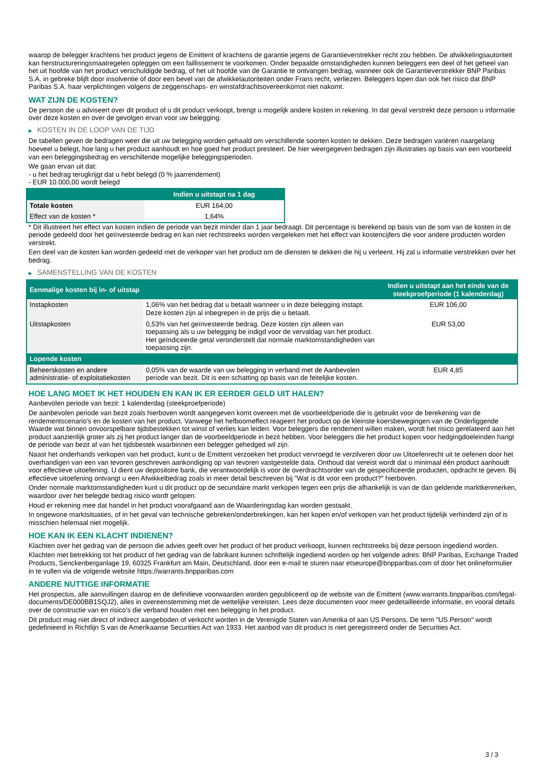waarop de belegger krachtens het product jegens de Emittent of krachtens de garantie jegens de Garantieverstrekker recht zou hebben. De afwikkelingsautoriteit kan herstructureringsmaatregelen opleggen om een faillissement te voorkomen. Onder bepaalde omstandigheden kunnen beleggers een deel of het geheel van het uit hoofde van het product verschuldigde bedrag, of het uit hoofde van de Garantie te ontvangen bedrag, wanneer ook de Garantieverstrekker BNP Paribas S.A. in gebreke blijft door insolventie of door een bevel van de afwikkelautoriteiten onder Frans recht, verliezen. Beleggers lopen dan ook het risico dat BNP Paribas S.A. haar verplichtingen volgens de zeggenschaps- en winstafdrachtsovereenkomst niet nakomt.
WAT ZIJN DE KOSTEN?
De persoon die u adviseert over dit product of u dit product verkoopt, brengt u mogelijk andere kosten in rekening. In dat geval verstrekt deze persoon u informatie over deze kosten en over de gevolgen ervan voor uw belegging.
▶ KOSTEN IN DE LOOP VAN DE TIJD
De tabellen geven de bedragen weer die uit uw belegging worden gehaald om verschillende soorten kosten te dekken. Deze bedragen variëren naargelang hoeveel u belegt, hoe lang u het product aanhoudt en hoe goed het product presteert. De hier weergegeven bedragen zijn illustraties op basis van een voorbeeld van een beleggingsbedrag en verschillende mogelijke beleggingsperioden.
We gaan ervan uit dat:
- u het bedrag terugkrijgt dat u hebt belegd (0 % jaarrendement)
- EUR 10.000,00 wordt belegd
| | Indien u uitstapt na 1 dag |
| --- | --- |
| Totale kosten | EUR 164,00 |
| Effect van de kosten * | 1,64% |
* Dit illustreert het effect van kosten indien de periode van bezit minder dan 1 jaar bedraagt. Dit percentage is berekend op basis van de som van de kosten in de periode gedeeld door het geïnvesteerde bedrag en kan niet rechtstreeks worden vergeleken met het effect van kostencijfers die voor andere producten worden verstrekt.
Een deel van de kosten kan worden gedeeld met de verkoper van het product om de diensten te dekken die hij u verleent. Hij zal u informatie verstrekken over het bedrag.
▶ SAMENSTELLING VAN DE KOSTEN
| Eenmalige kosten bij in- of uitstap | | Indien u uitstapt aan het einde van de steekproefperiode (1 kalenderdag) |
| --- | --- | --- |
| Instapkosten | 1,06% van het bedrag dat u betaalt wanneer u in deze belegging instapt. Deze kosten zijn al inbegrepen in de prijs die u betaalt. | EUR 106,00 |
| Uitstapkosten | 0,53% van het geïnvesteerde bedrag. Deze kosten zijn alleen van toepassing als u uw belegging be indigd voor de vervaldag van het product. Het geïndiceerde getal veronderstelt dat normale marktomstandigheden van toepassing zijn. | EUR 53,00 |
| Lopende kosten | | |
| Beheerskosten en andere administratie- of exploitatiekosten | 0,05% van de waarde van uw belegging in verband met de Aanbevolen periode van bezit. Dit is een schatting op basis van de feitelijke kosten. | EUR 4,85 |
HOE LANG MOET IK HET HOUDEN EN KAN IK ER EERDER GELD UIT HALEN?
Aanbevolen periode van bezit: 1 kalenderdag (steekproefperiode)
De aanbevolen periode van bezit zoals hierboven wordt aangegeven komt overeen met de voorbeeldperiode die is gebruikt voor de berekening van de rendementscenario's en de kosten van het product. Vanwege het hefboomeffect reageert het product op de kleinste koersbewegingen van de Onderliggende Waarde wat binnen onvoorspelbare tijdsbestekken tot winst of verlies kan leiden. Voor beleggers die rendement willen maken, wordt het risico gerelateerd aan het product aanzienlijk groter als zij het product langer dan de voorbeeldperiode in bezit hebben. Voor beleggers die het product kopen voor hedgingdoeleinden hangt de periode van bezit af van het tijdsbestek waarbinnen een belegger gehedged wil zijn.
Naast het onderhands verkopen van het product, kunt u de Emittent verzoeken het product vervroegd te verzilveren door uw Uitoefenrecht uit te oefenen door het overhandigen van een van tevoren geschreven aankondiging op van tevoren vastgestelde data. Onthoud dat vereist wordt dat u minimaal één product aanhoudt voor effectieve uitoefening. U dient uw depositoire bank, die verantwoordelijk is voor de overdrachtsorder van de gespecificeerde producten, opdracht te geven. Bij effectieve uitoefening ontvangt u een Afwikkelbedrag zoals in meer detail beschreven bij "Wat is dit voor een product?" hierboven.
Onder normale marktomstandigheden kunt u dit product op de secundaire markt verkopen tegen een prijs die afhankelijk is van de dan geldende marktkenmerken, waardoor over het belegde bedrag risico wordt gelopen.
Houd er rekening mee dat handel in het product voorafgaand aan de Waarderingsdag kan worden gestaakt.
In ongewone marktsituaties, of in het geval van technische gebreken/onderbrekingen, kan het kopen en/of verkopen van het product tijdelijk verhinderd zijn of is misschien helemaal niet mogelijk.
HOE KAN IK EEN KLACHT INDIENEN?
Klachten over het gedrag van de persoon die advies geeft over het product of het product verkoopt, kunnen rechtstreeks bij deze persoon ingediend worden.
Klachten met betrekking tot het product of het gedrag van de fabrikant kunnen schriftelijk ingediend worden op het volgende adres: BNP Paribas, Exchange Traded Products, Senckenberganlage 19, 60325 Frankfurt am Main, Deutschland, door een e-mail te sturen naar etseurope@bnpparibas.com of door het onlineformulier in te vullen via de volgende website https://warrants.bnpparibas.com
ANDERE NUTTIGE INFORMATIE
Het prospectus, alle aanvullingen daarop en de definitieve voorwaarden worden gepubliceerd op de website van de Emittent (www.warrants.bnpparibas.com/legal-documents/DE000BB1SQJ2), alles in overeenstemming met de wettelijke vereisten. Lees deze documenten voor meer gedetailleerde informatie, en vooral details over de constructie van en risico’s die verband houden met een belegging in het product.
Dit product mag niet direct of indirect aangeboden of verkocht worden in de Verenigde Staten van Amerika of aan US Persons. De term "US Person" wordt gedefinieerd in Richtlijn S van de Amerikaanse Securities Act van 1933. Het aanbod van dit product is niet geregistreerd onder de Securities Act.
3 / 3